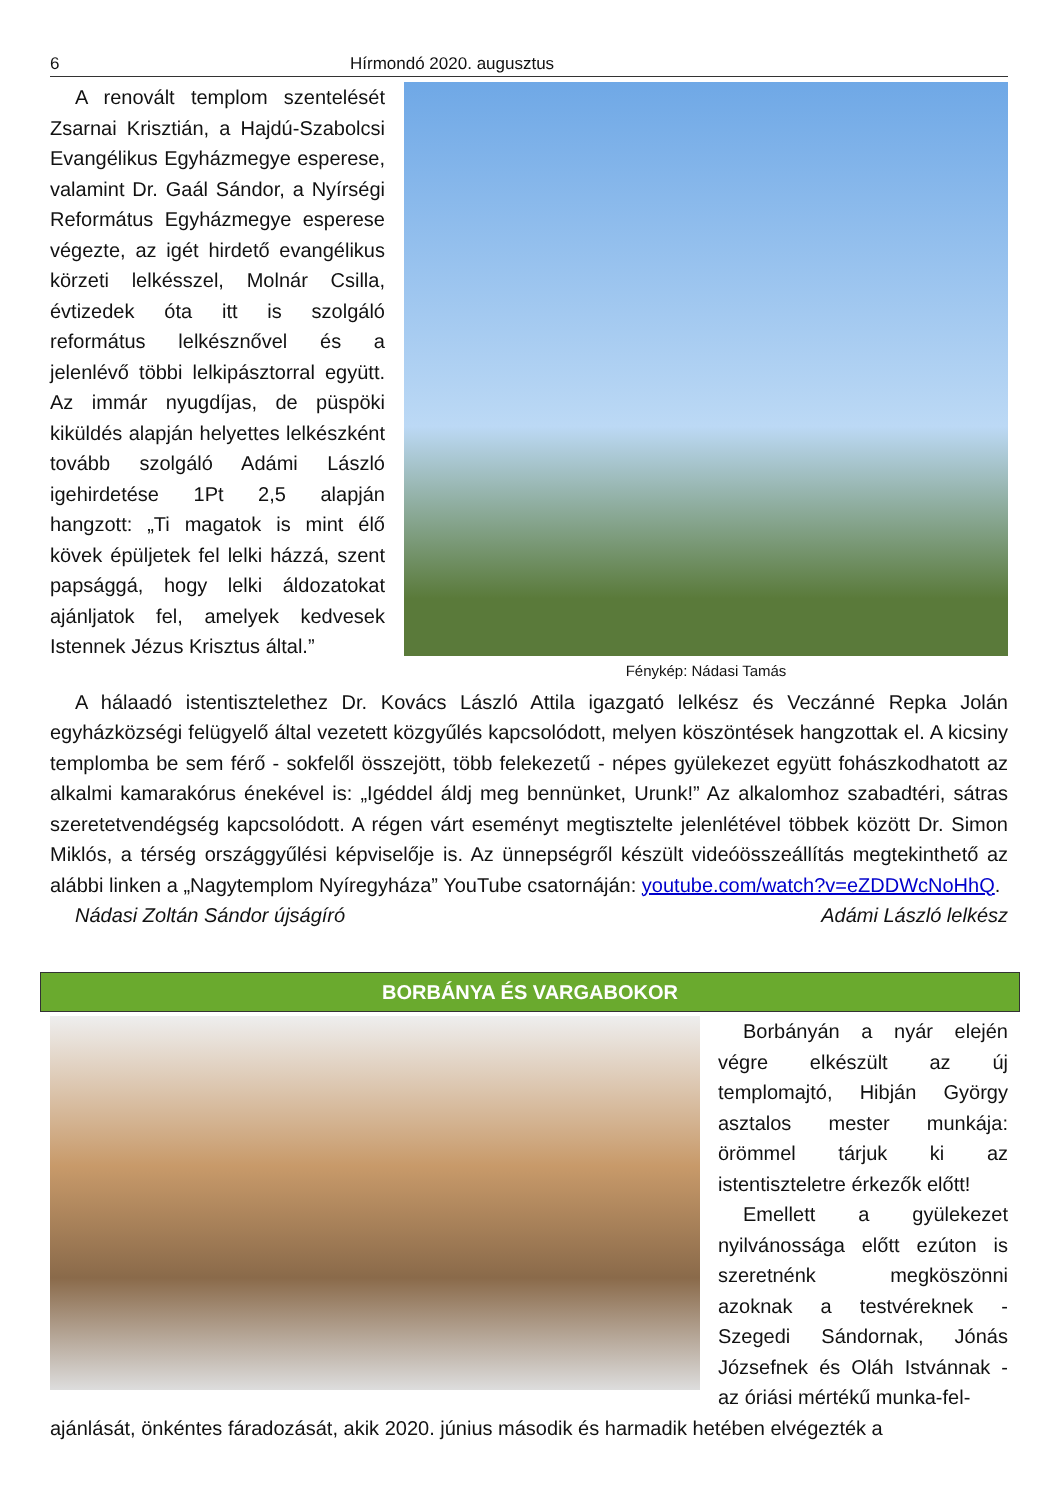6 Hírmondó 2020. augusztus
A renovált templom szentelését Zsarnai Krisztián, a Hajdú-Szabolcsi Evangélikus Egyházmegye esperese, valamint Dr. Gaál Sándor, a Nyírségi Református Egyházmegye esperese végezte, az igét hirdető evangélikus körzeti lelkésszel, Molnár Csilla, évtizedek óta itt is szolgáló református lelkésznővel és a jelenlévő többi lelkipásztorral együtt. Az immár nyugdíjas, de püspöki kiküldés alapján helyettes lelkészként tovább szolgáló Adámi László igehirdetése 1Pt 2,5 alapján hangzott: „Ti magatok is mint élő kövek épüljetek fel lelki házzá, szent papsággá, hogy lelki áldozatokat ajánljatok fel, amelyek kedvesek Istennek Jézus Krisztus által.”
Fénykép: Nádasi Tamás
A hálaadó istentisztelethez Dr. Kovács László Attila igazgató lelkész és Veczánné Repka Jolán egyházközségi felügyelő által vezetett közgyűlés kapcsolódott, melyen köszöntések hangzottak el. A kicsiny templomba be sem férő - sokfelől összejött, több felekezetű - népes gyülekezet együtt fohászkodhatott az alkalmi kamarakórus énekével is: „Igéddel áldj meg bennünket, Urunk!” Az alkalomhoz szabadtéri, sátras szeretetvendégség kapcsolódott. A régen várt eseményt megtisztelte jelenlétével többek között Dr. Simon Miklós, a térség országgyűlési képviselője is. Az ünnepségről készült videóösszeállítás megtekinthető az alábbi linken a „Nagytemplom Nyíregyháza” YouTube csatornáján: youtube.com/watch?v=eZDDWcNoHhQ.
Nádasi Zoltán Sándor újságíró Adámi László lelkész
BORBÁNYA ÉS VARGABOKOR
Borbányán a nyár elején végre elkészült az új templomajtó, Hibján György asztalos mester munkája: örömmel tárjuk ki az istentiszteletre érkezők előtt!
Emellett a gyülekezet nyilvánossága előtt ezúton is szeretnénk megköszönni azoknak a testvéreknek - Szegedi Sándornak, Jónás Józsefnek és Oláh Istvánnak - az óriási mértékű munka-fel-
ajánlását, önkéntes fáradozását, akik 2020. június második és harmadik hetében elvégezték a